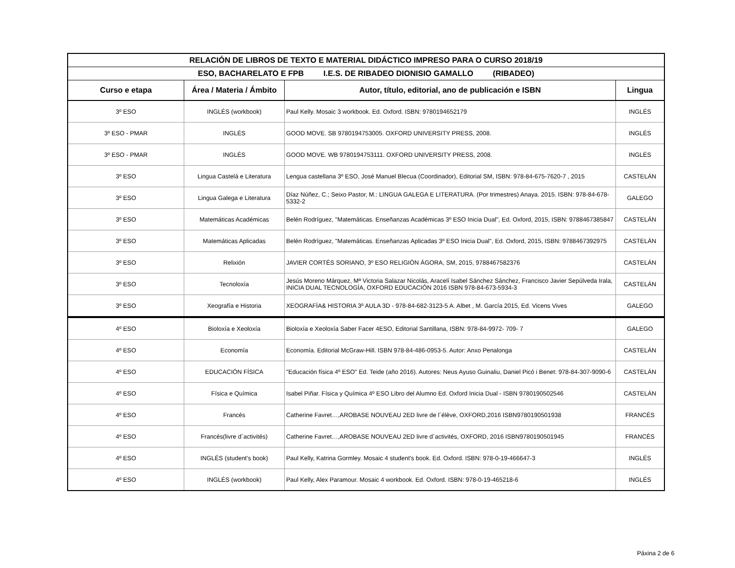| RELACIÓN DE LIBROS DE TEXTO E MATERIAL DIDÁCTICO IMPRESO PARA O CURSO 2018/19 | | | |
| --- | --- | --- | --- |
| ESO, BACHARELATO E FPB I.E.S. DE RIBADEO DIONISIO GAMALLO (RIBADEO) | | | |
| Curso e etapa | Área / Materia / Ámbito | Autor, título, editorial, ano de publicación e ISBN | Lingua |
| 3º ESO | INGLÉS (workbook) | Paul Kelly. Mosaic 3 workbook. Ed. Oxford. ISBN: 9780194652179 | INGLÉS |
| 3º ESO - PMAR | INGLÉS | GOOD MOVE. SB 9780194753005. OXFORD UNIVERSITY PRESS, 2008. | INGLÉS |
| 3º ESO - PMAR | INGLÉS | GOOD MOVE. WB 9780194753111. OXFORD UNIVERSITY PRESS, 2008. | INGLÉS |
| 3º ESO | Lingua Castelá e Literatura | Lengua castellana 3º ESO, José Manuel Blecua (Coordinador), Editorial SM, ISBN: 978-84-675-7620-7 , 2015 | CASTELÁN |
| 3º ESO | Lingua Galega e Literatura | Díaz Núñez, C.; Seixo Pastor, M.: LINGUA GALEGA E LITERATURA. (Por trimestres) Anaya. 2015. ISBN: 978-84-678-5332-2 | GALEGO |
| 3º ESO | Matemáticas Académicas | Belén Rodríguez, "Matemáticas. Enseñanzas Académicas 3º ESO Inicia Dual", Ed. Oxford, 2015, ISBN: 9788467385847 | CASTELÁN |
| 3º ESO | Matemáticas Aplicadas | Belén Rodríguez, "Matemáticas. Enseñanzas Aplicadas 3º ESO Inicia Dual", Ed. Oxford, 2015, ISBN: 9788467392975 | CASTELÁN |
| 3º ESO | Relixión | JAVIER CORTÉS SORIANO, 3º ESO RELIGIÓN ÁGORA, SM, 2015, 9788467582376 | CASTELÁN |
| 3º ESO | Tecnoloxía | Jesús Moreno Márquez, Mª Victoria Salazar Nicolás, Aracelí Isabel Sánchez Sánchez, Francisco Javier Sepúlveda Irala, INICIA DUAL TECNOLOGÍA, OXFORD EDUCACIÓN 2016 ISBN 978-84-673-5934-3 | CASTELÁN |
| 3º ESO | Xeografía e Historia | XEOGRAFÍA& HISTORIA 3º AULA 3D - 978-84-682-3123-5 A. Albet , M. García 2015, Ed. Vicens Vives | GALEGO |
| 4º ESO | Bioloxía e Xeoloxía | Bioloxía e Xeoloxía Saber Facer 4ESO, Editorial Santillana, ISBN: 978-84-9972- 709- 7 | GALEGO |
| 4º ESO | Economía | Economía. Editorial McGraw-Hill. ISBN 978-84-486-0953-5. Autor: Anxo Penalonga | CASTELÁN |
| 4º ESO | EDUCACIÓN FÍSICA | "Educación física 4º ESO" Ed. Teide (año 2016). Autores: Neus Ayuso Guinaliu, Daniel Picó i Benet: 978-84-307-9090-6 | CASTELÁN |
| 4º ESO | Física e Química | Isabel Piñar. Física y Química 4º ESO Libro del Alumno Ed. Oxford Inicia Dual - ISBN 9780190502546 | CASTELÁN |
| 4º ESO | Francés | Catherine Favret…,AROBASE NOUVEAU 2ED livre de l´élève, OXFORD,2016 ISBN9780190501938 | FRANCÉS |
| 4º ESO | Francés(livre d´activités) | Catherine Favret…,AROBASE NOUVEAU 2ED livre d´activités, OXFORD, 2016 ISBN9780190501945 | FRANCÉS |
| 4º ESO | INGLÉS (student's book) | Paul Kelly, Katrina Gormley. Mosaic 4 student's book. Ed. Oxford. ISBN: 978-0-19-466647-3 | INGLÉS |
| 4º ESO | INGLÉS (workbook) | Paul Kelly, Alex Paramour. Mosaic 4 workbook. Ed. Oxford. ISBN: 978-0-19-465218-6 | INGLÉS |
Páxina 2 de 6